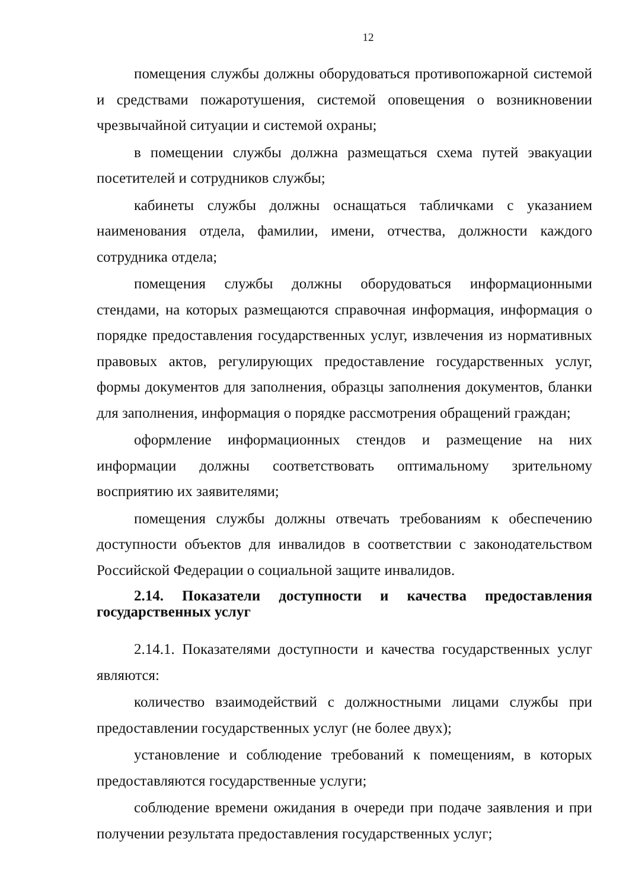12
помещения службы должны оборудоваться противопожарной системой и средствами пожаротушения, системой оповещения о возникновении чрезвычайной ситуации и системой охраны;
в помещении службы должна размещаться схема путей эвакуации посетителей и сотрудников службы;
кабинеты службы должны оснащаться табличками с указанием наименования отдела, фамилии, имени, отчества, должности каждого сотрудника отдела;
помещения службы должны оборудоваться информационными стендами, на которых размещаются справочная информация, информация о порядке предоставления государственных услуг, извлечения из нормативных правовых актов, регулирующих предоставление государственных услуг, формы документов для заполнения, образцы заполнения документов, бланки для заполнения, информация о порядке рассмотрения обращений граждан;
оформление информационных стендов и размещение на них информации должны соответствовать оптимальному зрительному восприятию их заявителями;
помещения службы должны отвечать требованиям к обеспечению доступности объектов для инвалидов в соответствии с законодательством Российской Федерации о социальной защите инвалидов.
2.14. Показатели доступности и качества предоставления государственных услуг
2.14.1. Показателями доступности и качества государственных услуг являются:
количество взаимодействий с должностными лицами службы при предоставлении государственных услуг (не более двух);
установление и соблюдение требований к помещениям, в которых предоставляются государственные услуги;
соблюдение времени ожидания в очереди при подаче заявления и при получении результата предоставления государственных услуг;